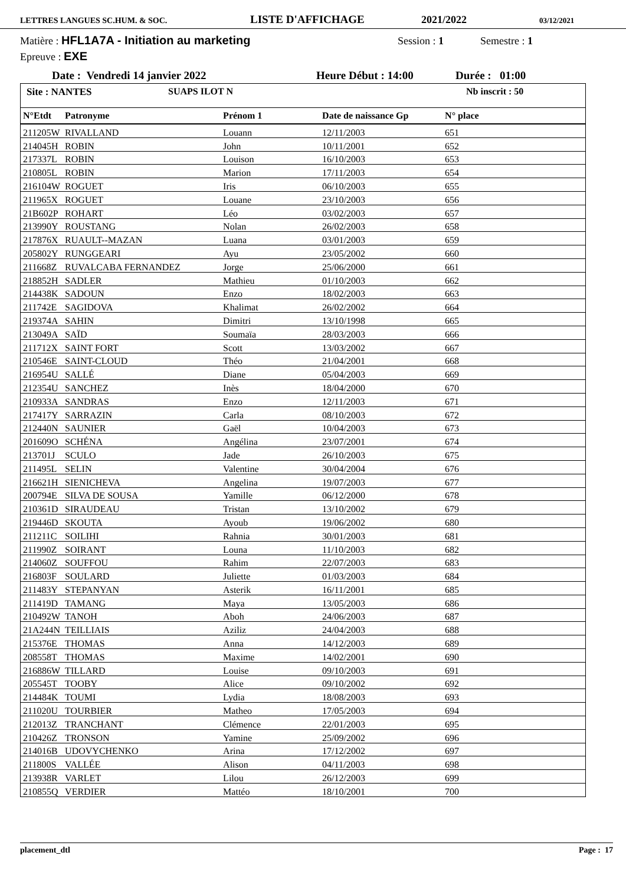LETTRES LANGUES SC.HUM. & SOC. LISTE D'AFFICHAGE 2021/2022 03/12/2021
Matière : HFL1A7A - Initiation au marketing Session : 1 Semestre : 1
Epreuve : EXE
Date : Vendredi 14 janvier 2022 Heure Début : 14:00 Durée : 01:00
Site : NANTES SUAPS ILOT N Nb inscrit : 50
| N°Etdt | Patronyme | Prénom 1 | Date de naissance Gp | N° place |
| --- | --- | --- | --- | --- |
| 211205W | RIVALLAND | Louann | 12/11/2003 | 651 |
| 214045H | ROBIN | John | 10/11/2001 | 652 |
| 217337L | ROBIN | Louison | 16/10/2003 | 653 |
| 210805L | ROBIN | Marion | 17/11/2003 | 654 |
| 216104W | ROGUET | Iris | 06/10/2003 | 655 |
| 211965X | ROGUET | Louane | 23/10/2003 | 656 |
| 21B602P | ROHART | Léo | 03/02/2003 | 657 |
| 213990Y | ROUSTANG | Nolan | 26/02/2003 | 658 |
| 217876X | RUAULT--MAZAN | Luana | 03/01/2003 | 659 |
| 205802Y | RUNGGEARI | Ayu | 23/05/2002 | 660 |
| 211668Z | RUVALCABA FERNANDEZ | Jorge | 25/06/2000 | 661 |
| 218852H | SADLER | Mathieu | 01/10/2003 | 662 |
| 214438K | SADOUN | Enzo | 18/02/2003 | 663 |
| 211742E | SAGIDOVA | Khalimat | 26/02/2002 | 664 |
| 219374A | SAHIN | Dimitri | 13/10/1998 | 665 |
| 213049A | SAÏD | Soumaïa | 28/03/2003 | 666 |
| 211712X | SAINT FORT | Scott | 13/03/2002 | 667 |
| 210546E | SAINT-CLOUD | Théo | 21/04/2001 | 668 |
| 216954U | SALLÉ | Diane | 05/04/2003 | 669 |
| 212354U | SANCHEZ | Inès | 18/04/2000 | 670 |
| 210933A | SANDRAS | Enzo | 12/11/2003 | 671 |
| 217417Y | SARRAZIN | Carla | 08/10/2003 | 672 |
| 212440N | SAUNIER | Gaël | 10/04/2003 | 673 |
| 201609O | SCHÉNA | Angélina | 23/07/2001 | 674 |
| 213701J | SCULO | Jade | 26/10/2003 | 675 |
| 211495L | SELIN | Valentine | 30/04/2004 | 676 |
| 216621H | SIENICHEVA | Angelina | 19/07/2003 | 677 |
| 200794E | SILVA DE SOUSA | Yamille | 06/12/2000 | 678 |
| 210361D | SIRAUDEAU | Tristan | 13/10/2002 | 679 |
| 219446D | SKOUTA | Ayoub | 19/06/2002 | 680 |
| 211211C | SOILIHI | Rahnia | 30/01/2003 | 681 |
| 211990Z | SOIRANT | Louna | 11/10/2003 | 682 |
| 214060Z | SOUFFOU | Rahim | 22/07/2003 | 683 |
| 216803F | SOULARD | Juliette | 01/03/2003 | 684 |
| 211483Y | STEPANYAN | Asterik | 16/11/2001 | 685 |
| 211419D | TAMANG | Maya | 13/05/2003 | 686 |
| 210492W | TANOH | Aboh | 24/06/2003 | 687 |
| 21A244N | TEILLIAIS | Aziliz | 24/04/2003 | 688 |
| 215376E | THOMAS | Anna | 14/12/2003 | 689 |
| 208558T | THOMAS | Maxime | 14/02/2001 | 690 |
| 216886W | TILLARD | Louise | 09/10/2003 | 691 |
| 205545T | TOOBY | Alice | 09/10/2002 | 692 |
| 214484K | TOUMI | Lydia | 18/08/2003 | 693 |
| 211020U | TOURBIER | Matheo | 17/05/2003 | 694 |
| 212013Z | TRANCHANT | Clémence | 22/01/2003 | 695 |
| 210426Z | TRONSON | Yamine | 25/09/2002 | 696 |
| 214016B | UDOVYCHENKO | Arina | 17/12/2002 | 697 |
| 211800S | VALLÉE | Alison | 04/11/2003 | 698 |
| 213938R | VARLET | Lilou | 26/12/2003 | 699 |
| 210855Q | VERDIER | Mattéo | 18/10/2001 | 700 |
placement_dtl Page : 17